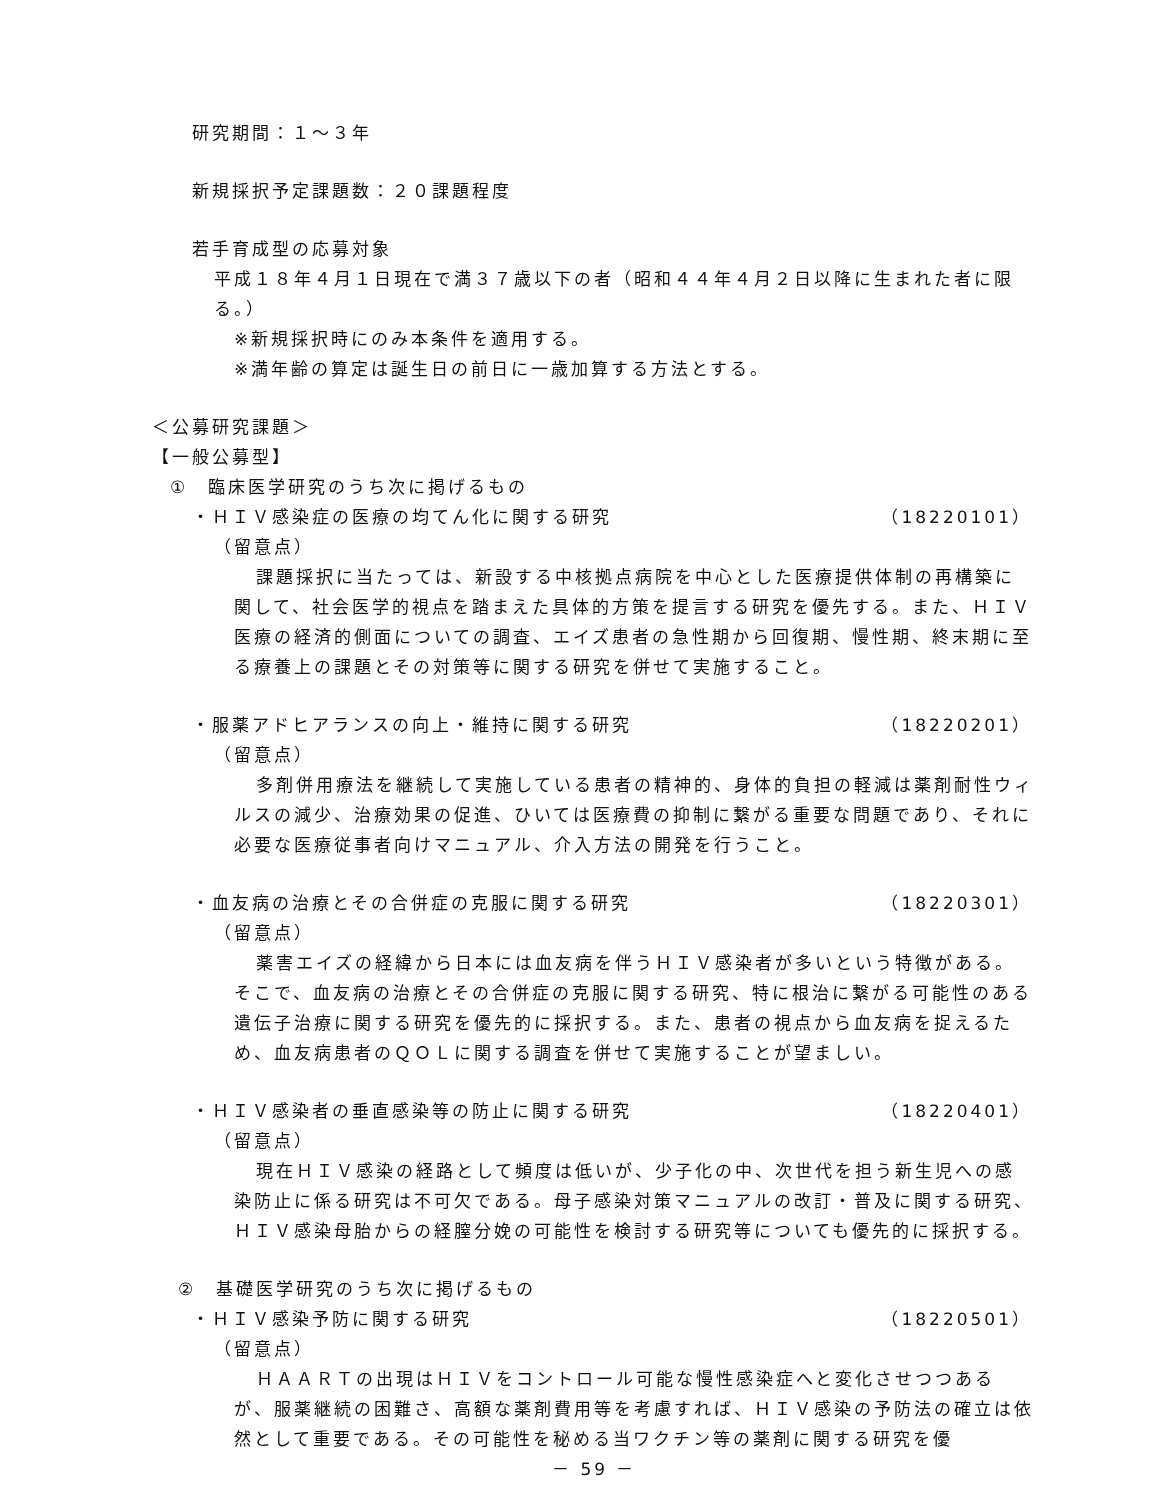研究期間：１～３年
新規採択予定課題数：２０課題程度
若手育成型の応募対象
平成１８年４月１日現在で満３７歳以下の者（昭和４４年４月２日以降に生まれた者に限る。）
※新規採択時にのみ本条件を適用する。
※満年齢の算定は誕生日の前日に一歳加算する方法とする。
＜公募研究課題＞
【一般公募型】
①　臨床医学研究のうち次に掲げるもの
・ＨＩＶ感染症の医療の均てん化に関する研究
（18220101）
（留意点）
課題採択に当たっては、新設する中核拠点病院を中心とした医療提供体制の再構築に関して、社会医学的視点を踏まえた具体的方策を提言する研究を優先する。また、ＨＩＶ医療の経済的側面についての調査、エイズ患者の急性期から回復期、慢性期、終末期に至る療養上の課題とその対策等に関する研究を併せて実施すること。
・服薬アドヒアランスの向上・維持に関する研究
（18220201）
（留意点）
多剤併用療法を継続して実施している患者の精神的、身体的負担の軽減は薬剤耐性ウィルスの減少、治療効果の促進、ひいては医療費の抑制に繋がる重要な問題であり、それに必要な医療従事者向けマニュアル、介入方法の開発を行うこと。
・血友病の治療とその合併症の克服に関する研究
（18220301）
（留意点）
薬害エイズの経緯から日本には血友病を伴うＨＩＶ感染者が多いという特徴がある。そこで、血友病の治療とその合併症の克服に関する研究、特に根治に繋がる可能性のある遺伝子治療に関する研究を優先的に採択する。また、患者の視点から血友病を捉えるため、血友病患者のＱＯＬに関する調査を併せて実施することが望ましい。
・ＨＩＶ感染者の垂直感染等の防止に関する研究
（18220401）
（留意点）
現在ＨＩＶ感染の経路として頻度は低いが、少子化の中、次世代を担う新生児への感染防止に係る研究は不可欠である。母子感染対策マニュアルの改訂・普及に関する研究、ＨＩＶ感染母胎からの経膣分娩の可能性を検討する研究等についても優先的に採択する。
②　基礎医学研究のうち次に掲げるもの
・ＨＩＶ感染予防に関する研究 （18220501）
（留意点）
ＨＡＡＲＴの出現はＨＩＶをコントロール可能な慢性感染症へと変化させつつあるが、服薬継続の困難さ、高額な薬剤費用等を考慮すれば、ＨＩＶ感染の予防法の確立は依然として重要である。その可能性を秘める当ワクチン等の薬剤に関する研究を優
－ 59 －